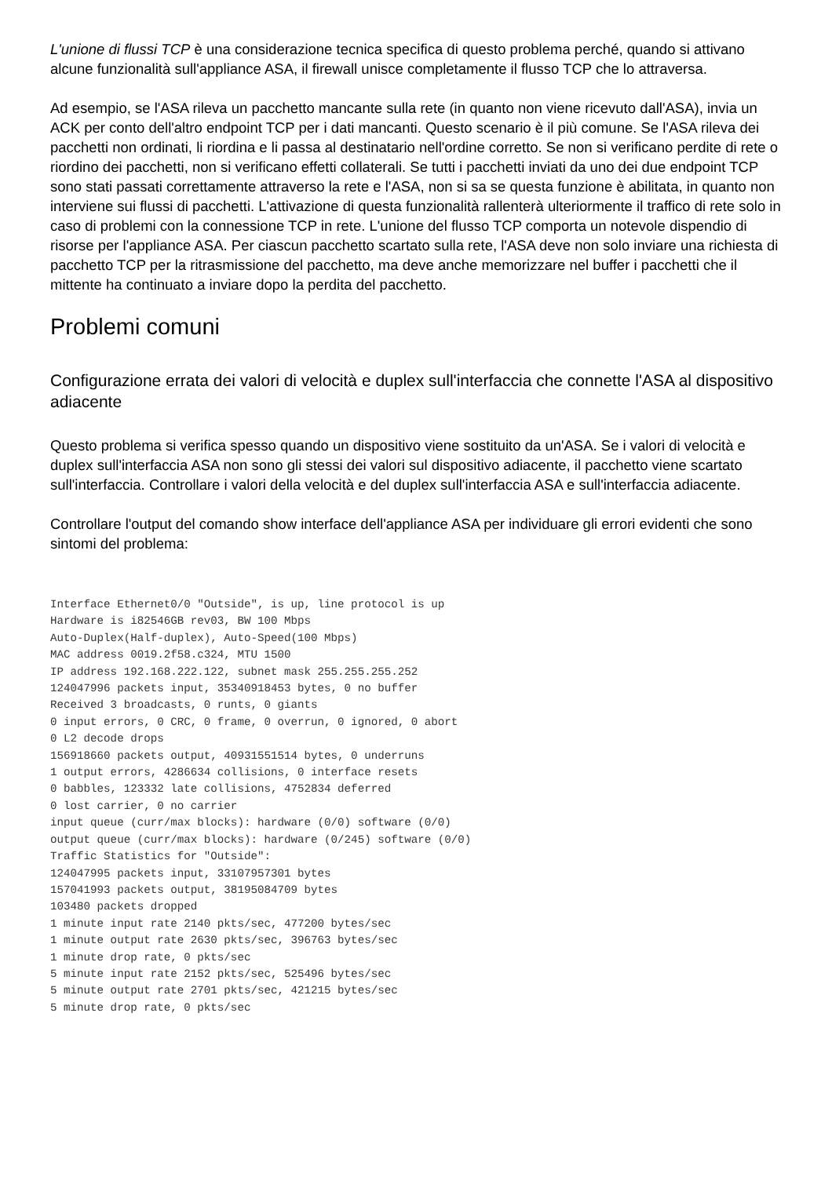L'unione di flussi TCP è una considerazione tecnica specifica di questo problema perché, quando si attivano alcune funzionalità sull'appliance ASA, il firewall unisce completamente il flusso TCP che lo attraversa.
Ad esempio, se l'ASA rileva un pacchetto mancante sulla rete (in quanto non viene ricevuto dall'ASA), invia un ACK per conto dell'altro endpoint TCP per i dati mancanti. Questo scenario è il più comune. Se l'ASA rileva dei pacchetti non ordinati, li riordina e li passa al destinatario nell'ordine corretto. Se non si verificano perdite di rete o riordino dei pacchetti, non si verificano effetti collaterali. Se tutti i pacchetti inviati da uno dei due endpoint TCP sono stati passati correttamente attraverso la rete e l'ASA, non si sa se questa funzione è abilitata, in quanto non interviene sui flussi di pacchetti. L'attivazione di questa funzionalità rallenterà ulteriormente il traffico di rete solo in caso di problemi con la connessione TCP in rete. L'unione del flusso TCP comporta un notevole dispendio di risorse per l'appliance ASA. Per ciascun pacchetto scartato sulla rete, l'ASA deve non solo inviare una richiesta di pacchetto TCP per la ritrasmissione del pacchetto, ma deve anche memorizzare nel buffer i pacchetti che il mittente ha continuato a inviare dopo la perdita del pacchetto.
Problemi comuni
Configurazione errata dei valori di velocità e duplex sull'interfaccia che connette l'ASA al dispositivo adiacente
Questo problema si verifica spesso quando un dispositivo viene sostituito da un'ASA. Se i valori di velocità e duplex sull'interfaccia ASA non sono gli stessi dei valori sul dispositivo adiacente, il pacchetto viene scartato sull'interfaccia. Controllare i valori della velocità e del duplex sull'interfaccia ASA e sull'interfaccia adiacente.
Controllare l'output del comando show interface dell'appliance ASA per individuare gli errori evidenti che sono sintomi del problema:
Interface Ethernet0/0 "Outside", is up, line protocol is up
Hardware is i82546GB rev03, BW 100 Mbps
Auto-Duplex(Half-duplex), Auto-Speed(100 Mbps)
MAC address 0019.2f58.c324, MTU 1500
IP address 192.168.222.122, subnet mask 255.255.255.252
124047996 packets input, 35340918453 bytes, 0 no buffer
Received 3 broadcasts, 0 runts, 0 giants
0 input errors, 0 CRC, 0 frame, 0 overrun, 0 ignored, 0 abort
0 L2 decode drops
156918660 packets output, 40931551514 bytes, 0 underruns
1 output errors, 4286634 collisions, 0 interface resets
0 babbles, 123332 late collisions, 4752834 deferred
0 lost carrier, 0 no carrier
input queue (curr/max blocks): hardware (0/0) software (0/0)
output queue (curr/max blocks): hardware (0/245) software (0/0)
Traffic Statistics for "Outside":
124047995 packets input, 33107957301 bytes
157041993 packets output, 38195084709 bytes
103480 packets dropped
1 minute input rate 2140 pkts/sec, 477200 bytes/sec
1 minute output rate 2630 pkts/sec, 396763 bytes/sec
1 minute drop rate, 0 pkts/sec
5 minute input rate 2152 pkts/sec, 525496 bytes/sec
5 minute output rate 2701 pkts/sec, 421215 bytes/sec
5 minute drop rate, 0 pkts/sec